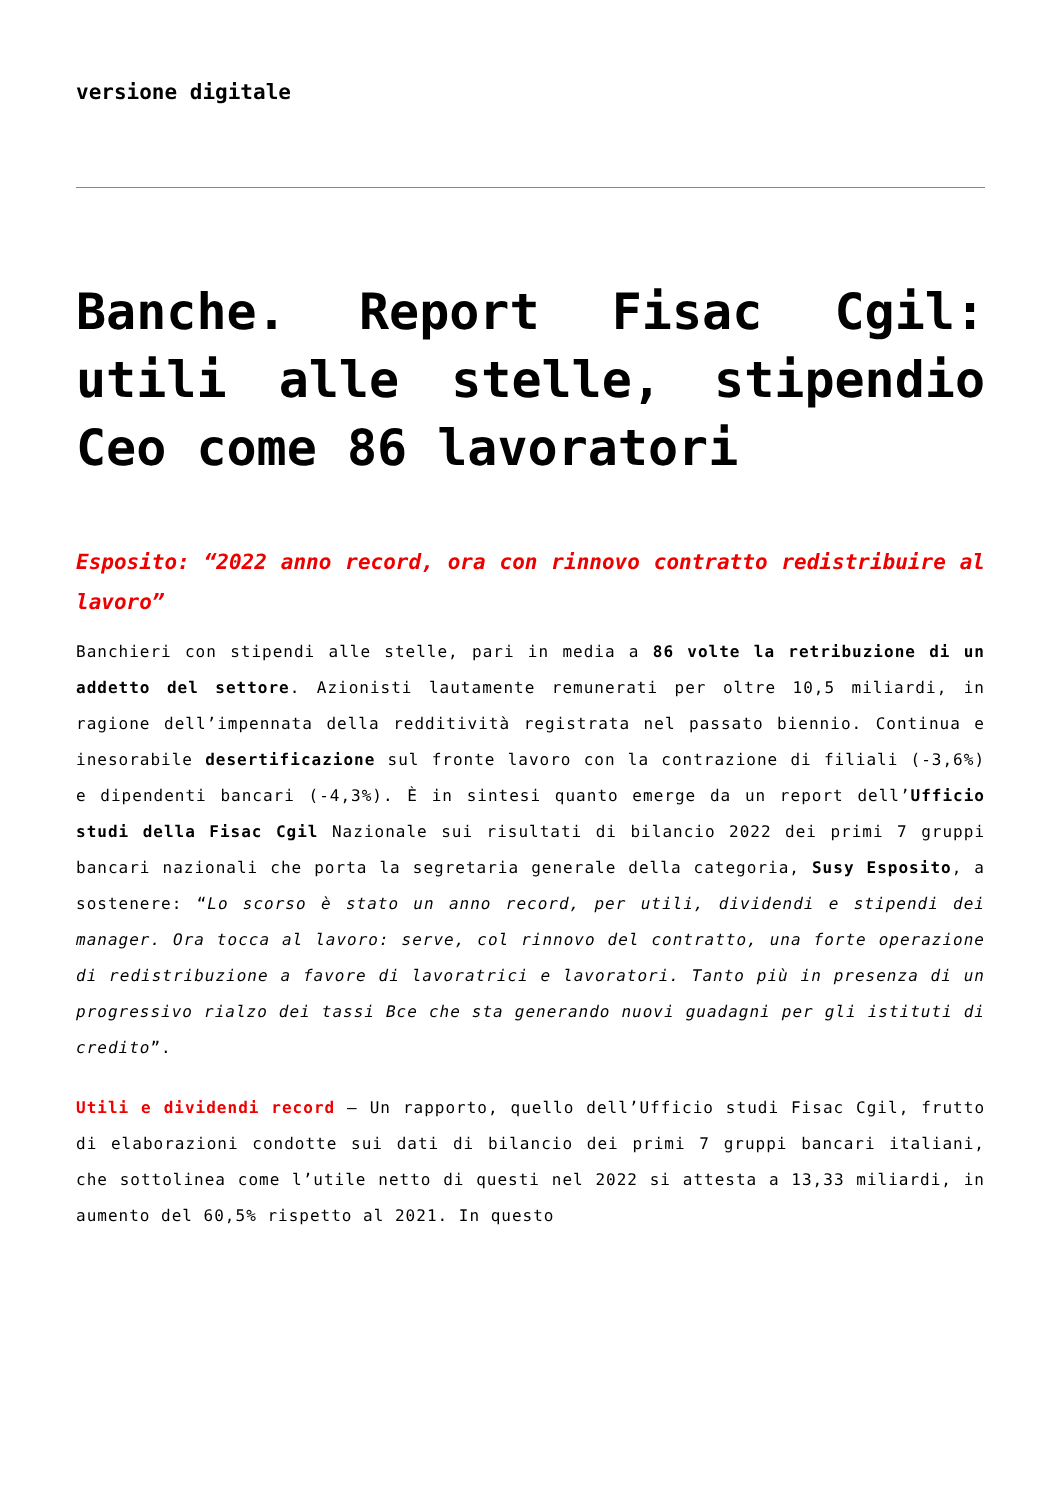versione digitale
Banche. Report Fisac Cgil: utili alle stelle, stipendio Ceo come 86 lavoratori
Esposito: “2022 anno record, ora con rinnovo contratto redistribuire al lavoro”
Banchieri con stipendi alle stelle, pari in media a 86 volte la retribuzione di un addetto del settore. Azionisti lautamente remunerati per oltre 10,5 miliardi, in ragione dell’impennata della redditività registrata nel passato biennio. Continua e inesorabile desertificazione sul fronte lavoro con la contrazione di filiali (-3,6%) e dipendenti bancari (-4,3%). È in sintesi quanto emerge da un report dell’Ufficio studi della Fisac Cgil Nazionale sui risultati di bilancio 2022 dei primi 7 gruppi bancari nazionali che porta la segretaria generale della categoria, Susy Esposito, a sostenere: “Lo scorso è stato un anno record, per utili, dividendi e stipendi dei manager. Ora tocca al lavoro: serve, col rinnovo del contratto, una forte operazione di redistribuzione a favore di lavoratrici e lavoratori. Tanto più in presenza di un progressivo rialzo dei tassi Bce che sta generando nuovi guadagni per gli istituti di credito”.
Utili e dividendi record – Un rapporto, quello dell’Ufficio studi Fisac Cgil, frutto di elaborazioni condotte sui dati di bilancio dei primi 7 gruppi bancari italiani, che sottolinea come l’utile netto di questi nel 2022 si attesta a 13,33 miliardi, in aumento del 60,5% rispetto al 2021. In questo